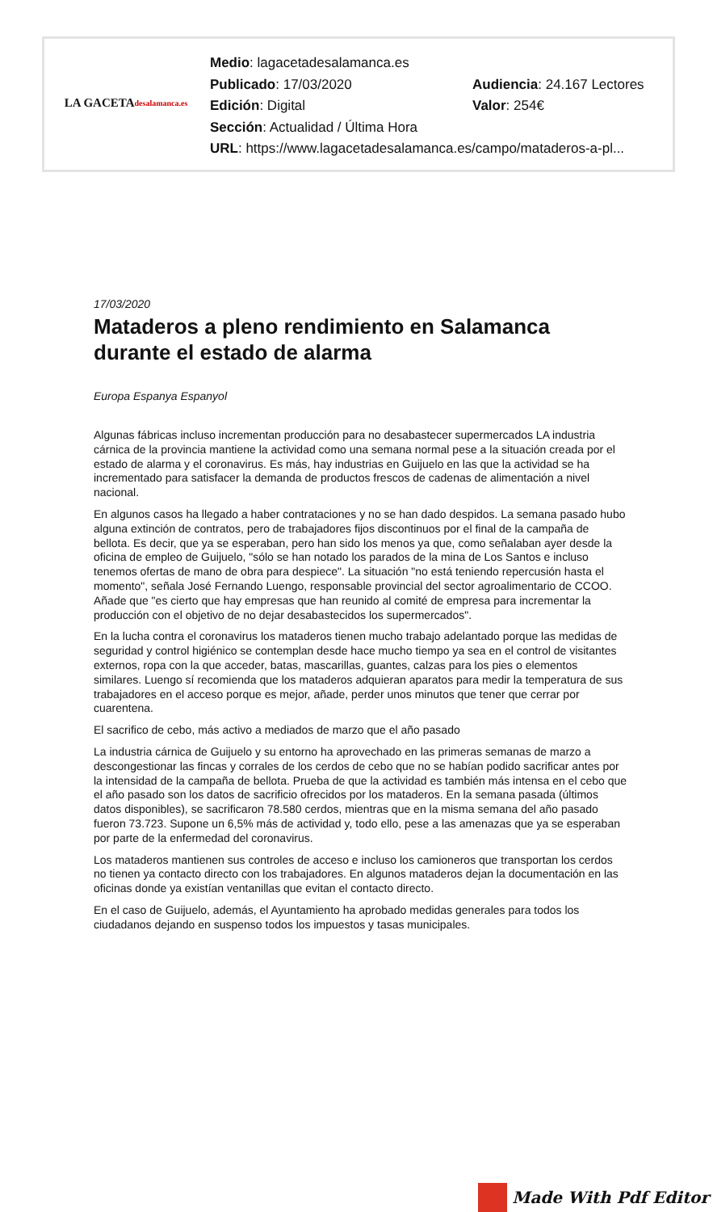LA GACETA desalamanca.es
Medio: lagacetadesalamanca.es
Publicado: 17/03/2020 Audiencia: 24.167 Lectores
Edición: Digital Valor: 254€
Sección: Actualidad / Última Hora
URL: https://www.lagacetadesalamanca.es/campo/mataderos-a-pl...
17/03/2020
Mataderos a pleno rendimiento en Salamanca durante el estado de alarma
Europa Espanya Espanyol
Algunas fábricas incluso incrementan producción para no desabastecer supermercados LA industria cárnica de la provincia mantiene la actividad como una semana normal pese a la situación creada por el estado de alarma y el coronavirus. Es más, hay industrias en Guijuelo en las que la actividad se ha incrementado para satisfacer la demanda de productos frescos de cadenas de alimentación a nivel nacional.
En algunos casos ha llegado a haber contrataciones y no se han dado despidos. La semana pasado hubo alguna extinción de contratos, pero de trabajadores fijos discontinuos por el final de la campaña de bellota. Es decir, que ya se esperaban, pero han sido los menos ya que, como señalaban ayer desde la oficina de empleo de Guijuelo, "sólo se han notado los parados de la mina de Los Santos e incluso tenemos ofertas de mano de obra para despiece". La situación "no está teniendo repercusión hasta el momento", señala José Fernando Luengo, responsable provincial del sector agroalimentario de CCOO. Añade que "es cierto que hay empresas que han reunido al comité de empresa para incrementar la producción con el objetivo de no dejar desabastecidos los supermercados".
En la lucha contra el coronavirus los mataderos tienen mucho trabajo adelantado porque las medidas de seguridad y control higiénico se contemplan desde hace mucho tiempo ya sea en el control de visitantes externos, ropa con la que acceder, batas, mascarillas, guantes, calzas para los pies o elementos similares. Luengo sí recomienda que los mataderos adquieran aparatos para medir la temperatura de sus trabajadores en el acceso porque es mejor, añade, perder unos minutos que tener que cerrar por cuarentena.
El sacrifico de cebo, más activo a mediados de marzo que el año pasado
La industria cárnica de Guijuelo y su entorno ha aprovechado en las primeras semanas de marzo a descongestionar las fincas y corrales de los cerdos de cebo que no se habían podido sacrificar antes por la intensidad de la campaña de bellota. Prueba de que la actividad es también más intensa en el cebo que el año pasado son los datos de sacrificio ofrecidos por los mataderos. En la semana pasada (últimos datos disponibles), se sacrificaron 78.580 cerdos, mientras que en la misma semana del año pasado fueron 73.723. Supone un 6,5% más de actividad y, todo ello, pese a las amenazas que ya se esperaban por parte de la enfermedad del coronavirus.
Los mataderos mantienen sus controles de acceso e incluso los camioneros que transportan los cerdos no tienen ya contacto directo con los trabajadores. En algunos mataderos dejan la documentación en las oficinas donde ya existían ventanillas que evitan el contacto directo.
En el caso de Guijuelo, además, el Ayuntamiento ha aprobado medidas generales para todos los ciudadanos dejando en suspenso todos los impuestos y tasas municipales.
Made With Pdf Editor